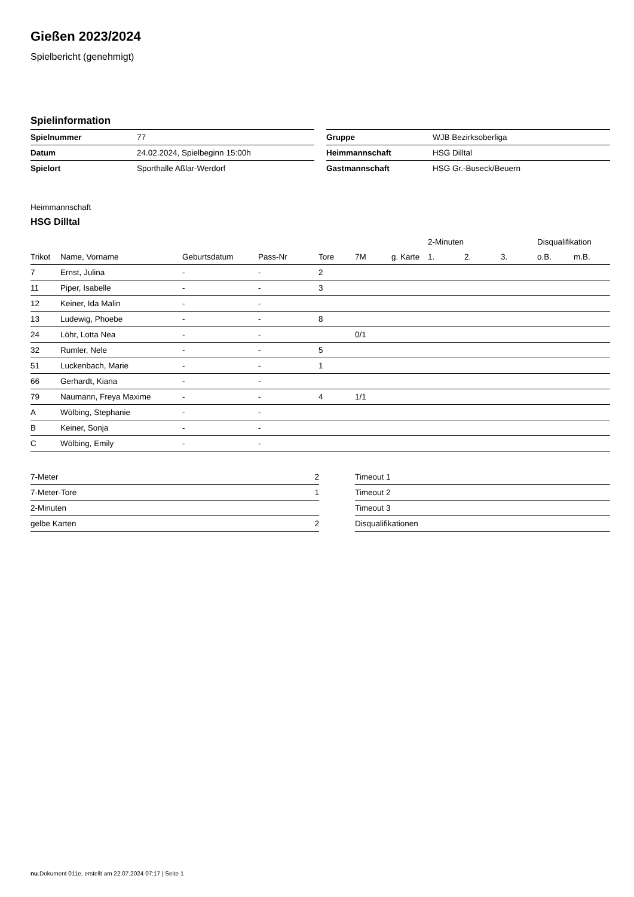Gießen 2023/2024
Spielbericht (genehmigt)
Spielinformation
| Spielnummer | 77 |
| Datum | 24.02.2024, Spielbeginn 15:00h |
| Spielort | Sporthalle Aßlar-Werdorf |
| Gruppe | WJB Bezirksoberliga |
| Heimmannschaft | HSG Dilltal |
| Gastmannschaft | HSG Gr.-Buseck/Beuern |
Heimmannschaft
HSG Dilltal
| | | | | | | | 2-Minuten | | | Disqualifikation | |
| --- | --- | --- | --- | --- | --- | --- | --- | --- | --- | --- | --- |
| Trikot | Name, Vorname | Geburtsdatum | Pass-Nr | Tore | 7M | g. Karte | 1. | 2. | 3. | o.B. | m.B. |
| 7 | Ernst, Julina | - | - | 2 | | | | | | | |
| 11 | Piper, Isabelle | - | - | 3 | | | | | | | |
| 12 | Keiner, Ida Malin | - | - | | | | | | | | |
| 13 | Ludewig, Phoebe | - | - | 8 | | | | | | | |
| 24 | Löhr, Lotta Nea | - | - | | 0/1 | | | | | | |
| 32 | Rumler, Nele | - | - | 5 | | | | | | | |
| 51 | Luckenbach, Marie | - | - | 1 | | | | | | | |
| 66 | Gerhardt, Kiana | - | - | | | | | | | | |
| 79 | Naumann, Freya Maxime | - | - | 4 | 1/1 | | | | | | |
| A | Wölbing, Stephanie | - | - | | | | | | | | |
| B | Keiner, Sonja | - | - | | | | | | | | |
| C | Wölbing, Emily | - | - | | | | | | | | |
| 7-Meter | 2 |
| 7-Meter-Tore | 1 |
| 2-Minuten | |
| gelbe Karten | 2 |
| Timeout 1 |
| Timeout 2 |
| Timeout 3 |
| Disqualifikationen |
nu.Dokument 011e, erstellt am 22.07.2024 07:17 | Seite 1